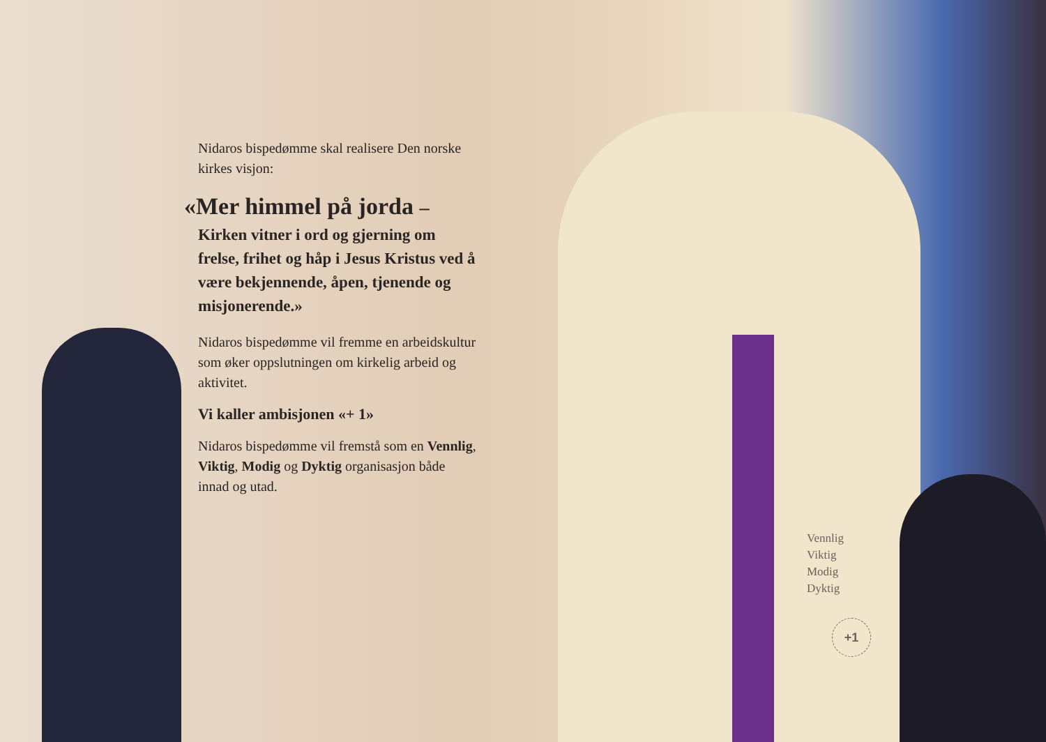Nidaros bispedømme skal realisere Den norske kirkes visjon:
«Mer himmel på jorda –
Kirken vitner i ord og gjerning om frelse, frihet og håp i Jesus Kristus ved å være bekjennende, åpen, tjenende og misjonerende.»
Nidaros bispedømme vil fremme en arbeidskultur som øker oppslutningen om kirkelig arbeid og aktivitet.
Vi kaller ambisjonen «+ 1»
Nidaros bispedømme vil fremstå som en Vennlig, Viktig, Modig og Dyktig organisasjon både innad og utad.
Vennlig
Viktig
Modig
Dyktig
+1